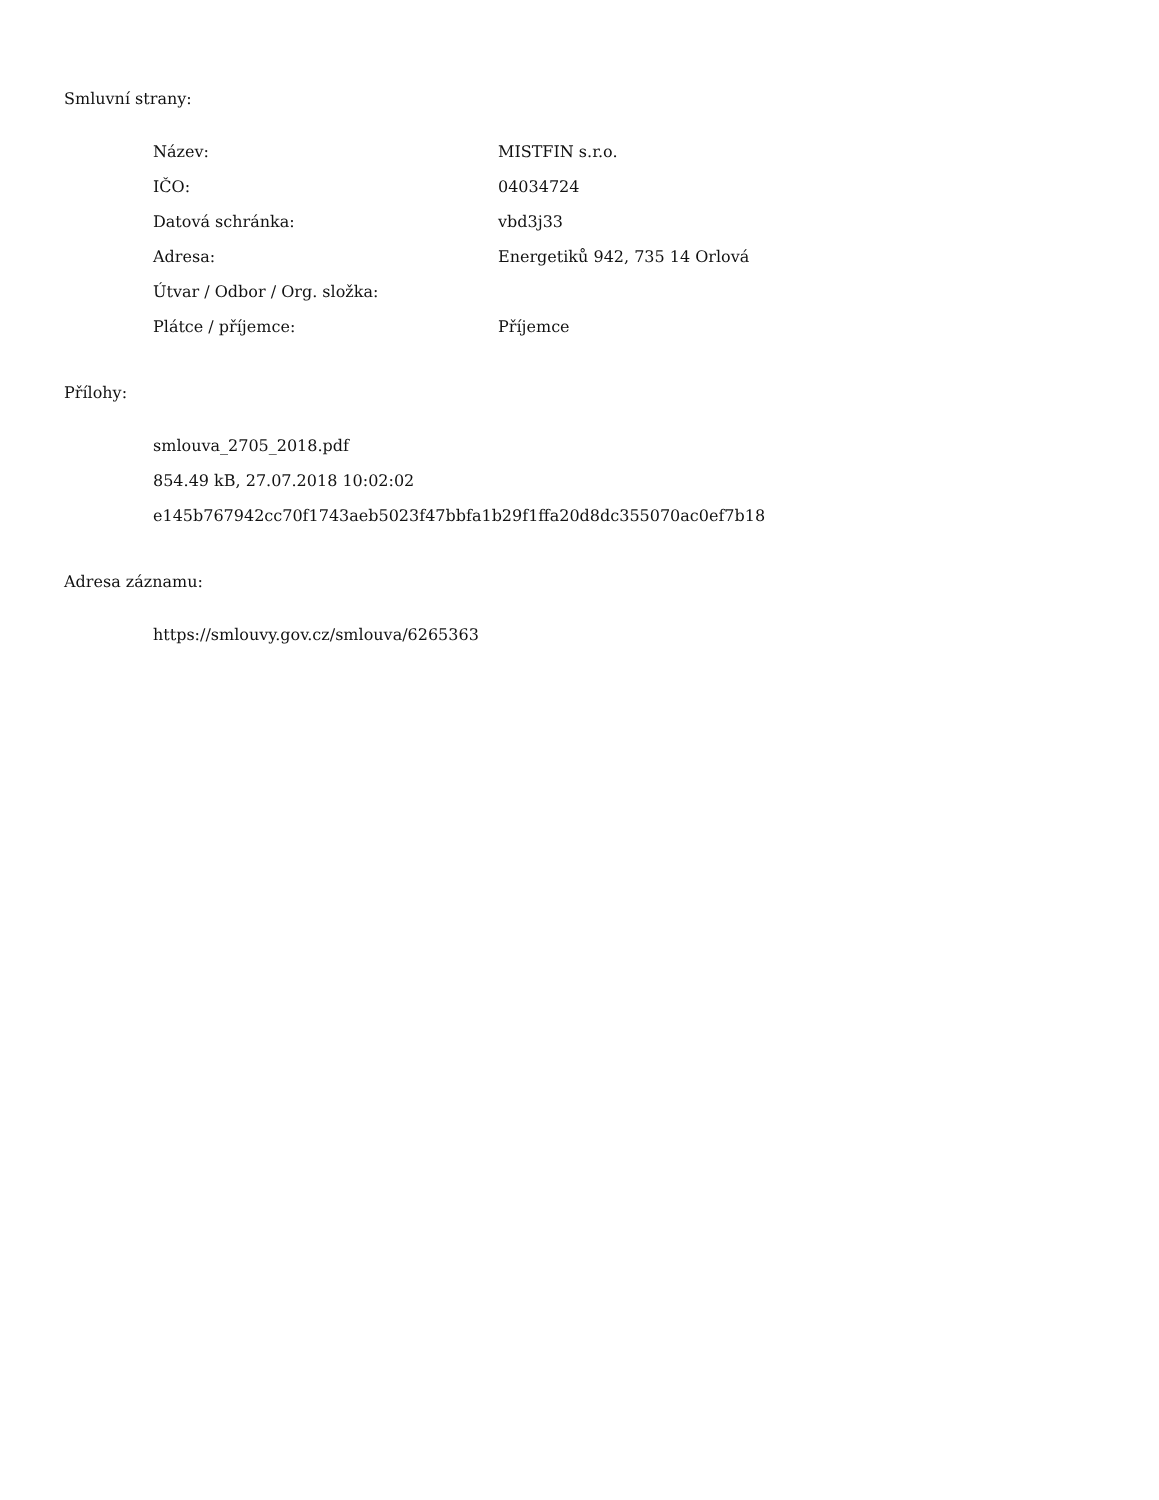Smluvní strany:
| Název: | MISTFIN s.r.o. |
| IČO: | 04034724 |
| Datová schránka: | vbd3j33 |
| Adresa: | Energetiků 942, 735 14 Orlová |
| Útvar / Odbor / Org. složka: | |
| Plátce / příjemce: | Příjemce |
Přílohy:
smlouva_2705_2018.pdf
854.49 kB, 27.07.2018 10:02:02
e145b767942cc70f1743aeb5023f47bbfa1b29f1ffa20d8dc355070ac0ef7b18
Adresa záznamu:
https://smlouvy.gov.cz/smlouva/6265363